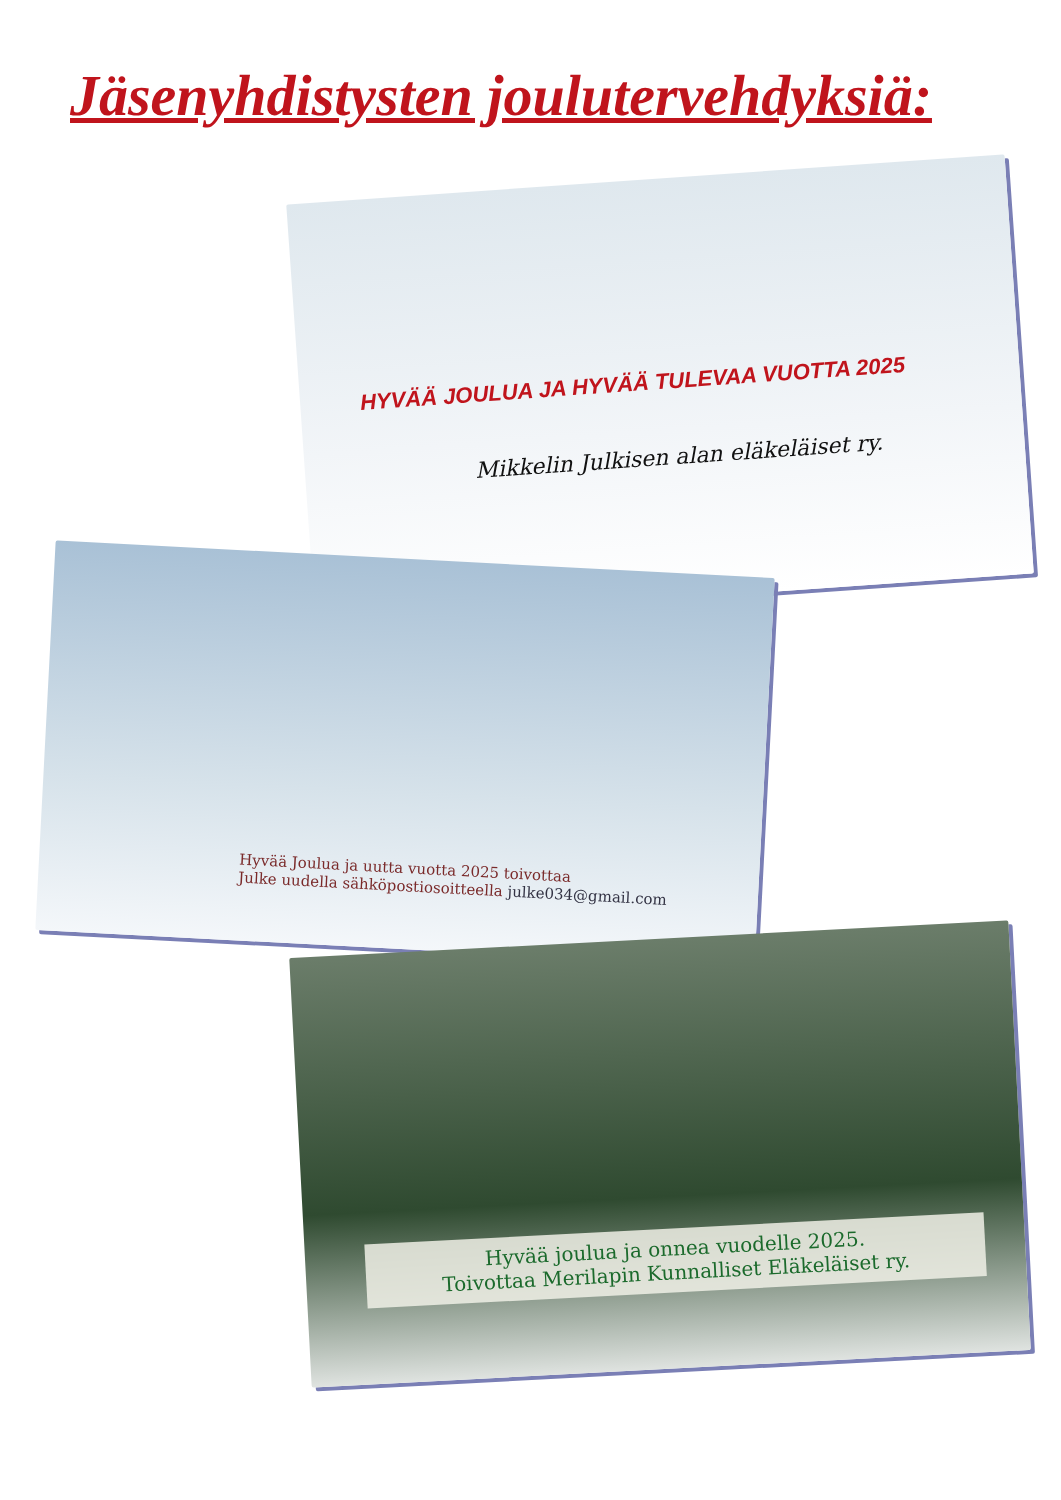Jäsenyhdistysten joulutervehdyksiä:
HYVÄÄ JOULUA JA HYVÄÄ TULEVAA VUOTTA 2025
Mikkelin Julkisen alan eläkeläiset ry.
Hyvää Joulua ja uutta vuotta 2025 toivottaa
Julke uudella sähköpostiosoitteella julke034@gmail.com
Hyvää joulua ja onnea vuodelle 2025.
Toivottaa Merilapin Kunnalliset Eläkeläiset ry.